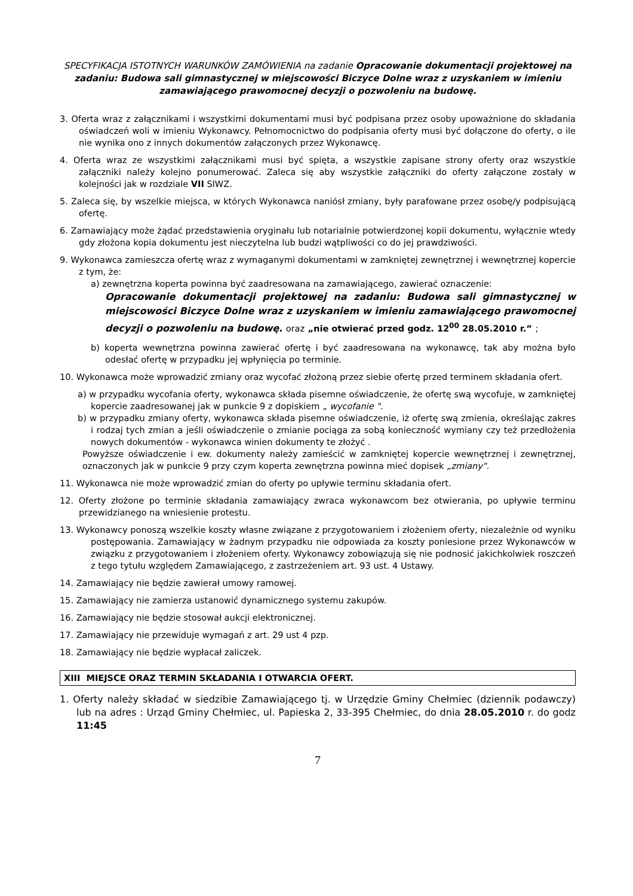SPECYFIKACJA ISTOTNYCH WARUNKÓW ZAMÓWIENIA na zadanie Opracowanie dokumentacji projektowej na zadaniu: Budowa sali gimnastycznej w miejscowości Biczyce Dolne wraz z uzyskaniem w imieniu zamawiającego prawomocnej decyzji o pozwoleniu na budowę.
3. Oferta wraz z załącznikami i wszystkimi dokumentami musi być podpisana przez osoby upoważnione do składania oświadczeń woli w imieniu Wykonawcy. Pełnomocnictwo do podpisania oferty musi być dołączone do oferty, o ile nie wynika ono z innych dokumentów załączonych przez Wykonawcę.
4. Oferta wraz ze wszystkimi załącznikami musi być spięta, a wszystkie zapisane strony oferty oraz wszystkie załączniki należy kolejno ponumerować. Zaleca się aby wszystkie załączniki do oferty załączone zostały w kolejności jak w rozdziale VII SIWZ.
5. Zaleca się, by wszelkie miejsca, w których Wykonawca naniósł zmiany, były parafowane przez osobę/y podpisującą ofertę.
6. Zamawiający może żądać przedstawienia oryginału lub notarialnie potwierdzonej kopii dokumentu, wyłącznie wtedy gdy złożona kopia dokumentu jest nieczytelna lub budzi wątpliwości co do jej prawdziwości.
9. Wykonawca zamieszcza ofertę wraz z wymaganymi dokumentami w zamkniętej zewnętrznej i wewnętrznej kopercie z tym, że:
a) zewnętrzna koperta powinna być zaadresowana na zamawiającego, zawierać oznaczenie:
Opracowanie dokumentacji projektowej na zadaniu: Budowa sali gimnastycznej w miejscowości Biczyce Dolne wraz z uzyskaniem w imieniu zamawiającego prawomocnej decyzji o pozwoleniu na budowę. oraz „nie otwierać przed godz. 12<sup>00</sup> 28.05.2010 r.” ;
b) koperta wewnętrzna powinna zawierać ofertę i być zaadresowana na wykonawcę, tak aby można było odesłać ofertę w przypadku jej wpłynięcia po terminie.
10. Wykonawca może wprowadzić zmiany oraz wycofać złożoną przez siebie ofertę przed terminem składania ofert.
a) w przypadku wycofania oferty, wykonawca składa pisemne oświadczenie, że ofertę swą wycofuje, w zamkniętej kopercie zaadresowanej jak w punkcie 9 z dopiskiem „ wycofanie ".
b) w przypadku zmiany oferty, wykonawca składa pisemne oświadczenie, iż ofertę swą zmienia, określając zakres i rodzaj tych zmian a jeśli oświadczenie o zmianie pociąga za sobą konieczność wymiany czy też przedłożenia nowych dokumentów - wykonawca winien dokumenty te złożyć .
Powyższe oświadczenie i ew. dokumenty należy zamieścić w zamkniętej kopercie wewnętrznej i zewnętrznej, oznaczonych jak w punkcie 9 przy czym koperta zewnętrzna powinna mieć dopisek „zmiany".
11. Wykonawca nie może wprowadzić zmian do oferty po upływie terminu składania ofert.
12. Oferty złożone po terminie składania zamawiający zwraca wykonawcom bez otwierania, po upływie terminu przewidzianego na wniesienie protestu.
13. Wykonawcy ponoszą wszelkie koszty własne związane z przygotowaniem i złożeniem oferty, niezależnie od wyniku postępowania. Zamawiający w żadnym przypadku nie odpowiada za koszty poniesione przez Wykonawców w związku z przygotowaniem i złożeniem oferty. Wykonawcy zobowiązują się nie podnosić jakichkolwiek roszczeń z tego tytułu względem Zamawiającego, z zastrzeżeniem art. 93 ust. 4 Ustawy.
14. Zamawiający nie będzie zawierał umowy ramowej.
15. Zamawiający nie zamierza ustanowić dynamicznego systemu zakupów.
16. Zamawiający nie będzie stosował aukcji elektronicznej.
17. Zamawiający nie przewiduje wymagań z art. 29 ust 4 pzp.
18. Zamawiający nie będzie wypłacał zaliczek.
XIII MIEJSCE ORAZ TERMIN SKŁADANIA I OTWARCIA OFERT.
1. Oferty należy składać w siedzibie Zamawiającego tj. w Urzędzie Gminy Chełmiec (dziennik podawczy) lub na adres : Urząd Gminy Chełmiec, ul. Papieska 2, 33-395 Chełmiec, do dnia 28.05.2010 r. do godz 11:45
7